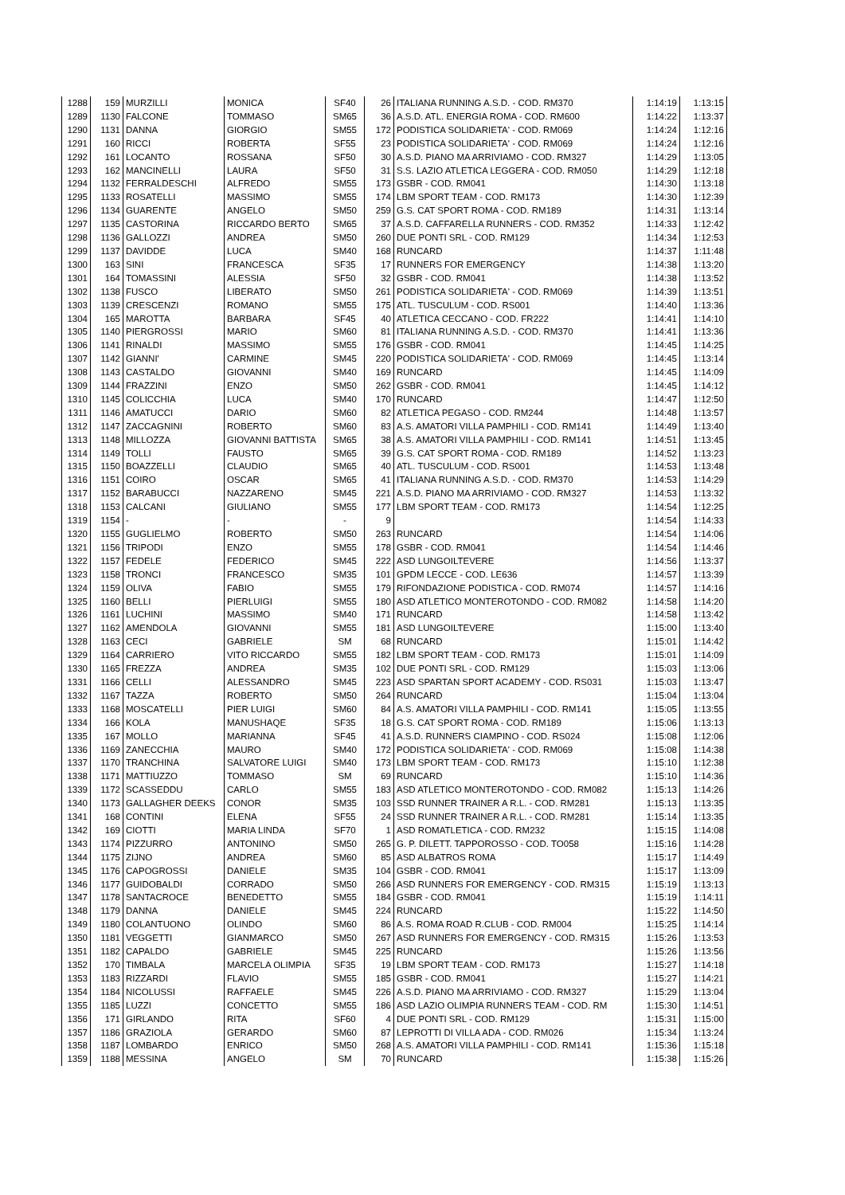| 1288 | 159 | MURZILLI | MONICA | SF40 | 26 | ITALIANA RUNNING A.S.D. - COD. RM370 | 1:14:19 | 1:13:15 |
| 1289 | 1130 | FALCONE | TOMMASO | SM65 | 36 | A.S.D. ATL. ENERGIA ROMA - COD. RM600 | 1:14:22 | 1:13:37 |
| 1290 | 1131 | DANNA | GIORGIO | SM55 | 172 | PODISTICA SOLIDARIETA' - COD. RM069 | 1:14:24 | 1:12:16 |
| 1291 | 160 | RICCI | ROBERTA | SF55 | 23 | PODISTICA SOLIDARIETA' - COD. RM069 | 1:14:24 | 1:12:16 |
| 1292 | 161 | LOCANTO | ROSSANA | SF50 | 30 | A.S.D. PIANO MA ARRIVIAMO - COD. RM327 | 1:14:29 | 1:13:05 |
| 1293 | 162 | MANCINELLI | LAURA | SF50 | 31 | S.S. LAZIO ATLETICA LEGGERA - COD. RM050 | 1:14:29 | 1:12:18 |
| 1294 | 1132 | FERRALDESCHI | ALFREDO | SM55 | 173 | GSBR - COD. RM041 | 1:14:30 | 1:13:18 |
| 1295 | 1133 | ROSATELLI | MASSIMO | SM55 | 174 | LBM SPORT TEAM - COD. RM173 | 1:14:30 | 1:12:39 |
| 1296 | 1134 | GUARENTE | ANGELO | SM50 | 259 | G.S. CAT SPORT ROMA - COD. RM189 | 1:14:31 | 1:13:14 |
| 1297 | 1135 | CASTORINA | RICCARDO BERTO | SM65 | 37 | A.S.D. CAFFARELLA RUNNERS - COD. RM352 | 1:14:33 | 1:12:42 |
| 1298 | 1136 | GALLOZZI | ANDREA | SM50 | 260 | DUE PONTI SRL - COD. RM129 | 1:14:34 | 1:12:53 |
| 1299 | 1137 | DAVIDDE | LUCA | SM40 | 168 | RUNCARD | 1:14:37 | 1:11:48 |
| 1300 | 163 | SINI | FRANCESCA | SF35 | 17 | RUNNERS FOR EMERGENCY | 1:14:38 | 1:13:20 |
| 1301 | 164 | TOMASSINI | ALESSIA | SF50 | 32 | GSBR - COD. RM041 | 1:14:38 | 1:13:52 |
| 1302 | 1138 | FUSCO | LIBERATO | SM50 | 261 | PODISTICA SOLIDARIETA' - COD. RM069 | 1:14:39 | 1:13:51 |
| 1303 | 1139 | CRESCENZI | ROMANO | SM55 | 175 | ATL. TUSCULUM - COD. RS001 | 1:14:40 | 1:13:36 |
| 1304 | 165 | MAROTTA | BARBARA | SF45 | 40 | ATLETICA CECCANO - COD. FR222 | 1:14:41 | 1:14:10 |
| 1305 | 1140 | PIERGROSSI | MARIO | SM60 | 81 | ITALIANA RUNNING A.S.D. - COD. RM370 | 1:14:41 | 1:13:36 |
| 1306 | 1141 | RINALDI | MASSIMO | SM55 | 176 | GSBR - COD. RM041 | 1:14:45 | 1:14:25 |
| 1307 | 1142 | GIANNI' | CARMINE | SM45 | 220 | PODISTICA SOLIDARIETA' - COD. RM069 | 1:14:45 | 1:13:14 |
| 1308 | 1143 | CASTALDO | GIOVANNI | SM40 | 169 | RUNCARD | 1:14:45 | 1:14:09 |
| 1309 | 1144 | FRAZZINI | ENZO | SM50 | 262 | GSBR - COD. RM041 | 1:14:45 | 1:14:12 |
| 1310 | 1145 | COLICCHIA | LUCA | SM40 | 170 | RUNCARD | 1:14:47 | 1:12:50 |
| 1311 | 1146 | AMATUCCI | DARIO | SM60 | 82 | ATLETICA PEGASO - COD. RM244 | 1:14:48 | 1:13:57 |
| 1312 | 1147 | ZACCAGNINI | ROBERTO | SM60 | 83 | A.S. AMATORI VILLA PAMPHILI - COD. RM141 | 1:14:49 | 1:13:40 |
| 1313 | 1148 | MILLOZZA | GIOVANNI BATTISTA | SM65 | 38 | A.S. AMATORI VILLA PAMPHILI - COD. RM141 | 1:14:51 | 1:13:45 |
| 1314 | 1149 | TOLLI | FAUSTO | SM65 | 39 | G.S. CAT SPORT ROMA - COD. RM189 | 1:14:52 | 1:13:23 |
| 1315 | 1150 | BOAZZELLI | CLAUDIO | SM65 | 40 | ATL. TUSCULUM - COD. RS001 | 1:14:53 | 1:13:48 |
| 1316 | 1151 | COIRO | OSCAR | SM65 | 41 | ITALIANA RUNNING A.S.D. - COD. RM370 | 1:14:53 | 1:14:29 |
| 1317 | 1152 | BARABUCCI | NAZZARENO | SM45 | 221 | A.S.D. PIANO MA ARRIVIAMO - COD. RM327 | 1:14:53 | 1:13:32 |
| 1318 | 1153 | CALCANI | GIULIANO | SM55 | 177 | LBM SPORT TEAM - COD. RM173 | 1:14:54 | 1:12:25 |
| 1319 | 1154 | - | - | - | 9 | | 1:14:54 | 1:14:33 |
| 1320 | 1155 | GUGLIELMO | ROBERTO | SM50 | 263 | RUNCARD | 1:14:54 | 1:14:06 |
| 1321 | 1156 | TRIPODI | ENZO | SM55 | 178 | GSBR - COD. RM041 | 1:14:54 | 1:14:46 |
| 1322 | 1157 | FEDELE | FEDERICO | SM45 | 222 | ASD LUNGOILTEVERE | 1:14:56 | 1:13:37 |
| 1323 | 1158 | TRONCI | FRANCESCO | SM35 | 101 | GPDM LECCE - COD. LE636 | 1:14:57 | 1:13:39 |
| 1324 | 1159 | OLIVA | FABIO | SM55 | 179 | RIFONDAZIONE PODISTICA - COD. RM074 | 1:14:57 | 1:14:16 |
| 1325 | 1160 | BELLI | PIERLUIGI | SM55 | 180 | ASD ATLETICO MONTEROTONDO - COD. RM082 | 1:14:58 | 1:14:20 |
| 1326 | 1161 | LUCHINI | MASSIMO | SM40 | 171 | RUNCARD | 1:14:58 | 1:13:42 |
| 1327 | 1162 | AMENDOLA | GIOVANNI | SM55 | 181 | ASD LUNGOILTEVERE | 1:15:00 | 1:13:40 |
| 1328 | 1163 | CECI | GABRIELE | SM | 68 | RUNCARD | 1:15:01 | 1:14:42 |
| 1329 | 1164 | CARRIERO | VITO RICCARDO | SM55 | 182 | LBM SPORT TEAM - COD. RM173 | 1:15:01 | 1:14:09 |
| 1330 | 1165 | FREZZA | ANDREA | SM35 | 102 | DUE PONTI SRL - COD. RM129 | 1:15:03 | 1:13:06 |
| 1331 | 1166 | CELLI | ALESSANDRO | SM45 | 223 | ASD SPARTAN SPORT ACADEMY - COD. RS031 | 1:15:03 | 1:13:47 |
| 1332 | 1167 | TAZZA | ROBERTO | SM50 | 264 | RUNCARD | 1:15:04 | 1:13:04 |
| 1333 | 1168 | MOSCATELLI | PIER LUIGI | SM60 | 84 | A.S. AMATORI VILLA PAMPHILI - COD. RM141 | 1:15:05 | 1:13:55 |
| 1334 | 166 | KOLA | MANUSHAQE | SF35 | 18 | G.S. CAT SPORT ROMA - COD. RM189 | 1:15:06 | 1:13:13 |
| 1335 | 167 | MOLLO | MARIANNA | SF45 | 41 | A.S.D. RUNNERS CIAMPINO - COD. RS024 | 1:15:08 | 1:12:06 |
| 1336 | 1169 | ZANECCHIA | MAURO | SM40 | 172 | PODISTICA SOLIDARIETA' - COD. RM069 | 1:15:08 | 1:14:38 |
| 1337 | 1170 | TRANCHINA | SALVATORE LUIGI | SM40 | 173 | LBM SPORT TEAM - COD. RM173 | 1:15:10 | 1:12:38 |
| 1338 | 1171 | MATTIUZZO | TOMMASO | SM | 69 | RUNCARD | 1:15:10 | 1:14:36 |
| 1339 | 1172 | SCASSEDDU | CARLO | SM55 | 183 | ASD ATLETICO MONTEROTONDO - COD. RM082 | 1:15:13 | 1:14:26 |
| 1340 | 1173 | GALLAGHER DEEKS | CONOR | SM35 | 103 | SSD RUNNER TRAINER A R.L. - COD. RM281 | 1:15:13 | 1:13:35 |
| 1341 | 168 | CONTINI | ELENA | SF55 | 24 | SSD RUNNER TRAINER A R.L. - COD. RM281 | 1:15:14 | 1:13:35 |
| 1342 | 169 | CIOTTI | MARIA LINDA | SF70 | 1 | ASD ROMATLETICA - COD. RM232 | 1:15:15 | 1:14:08 |
| 1343 | 1174 | PIZZURRO | ANTONINO | SM50 | 265 | G. P. DILETT. TAPPOROSSO - COD. TO058 | 1:15:16 | 1:14:28 |
| 1344 | 1175 | ZIJNO | ANDREA | SM60 | 85 | ASD ALBATROS ROMA | 1:15:17 | 1:14:49 |
| 1345 | 1176 | CAPOGROSSI | DANIELE | SM35 | 104 | GSBR - COD. RM041 | 1:15:17 | 1:13:09 |
| 1346 | 1177 | GUIDOBALDI | CORRADO | SM50 | 266 | ASD RUNNERS FOR EMERGENCY - COD. RM315 | 1:15:19 | 1:13:13 |
| 1347 | 1178 | SANTACROCE | BENEDETTO | SM55 | 184 | GSBR - COD. RM041 | 1:15:19 | 1:14:11 |
| 1348 | 1179 | DANNA | DANIELE | SM45 | 224 | RUNCARD | 1:15:22 | 1:14:50 |
| 1349 | 1180 | COLANTUONO | OLINDO | SM60 | 86 | A.S. ROMA ROAD R.CLUB - COD. RM004 | 1:15:25 | 1:14:14 |
| 1350 | 1181 | VEGGETTI | GIANMARCO | SM50 | 267 | ASD RUNNERS FOR EMERGENCY - COD. RM315 | 1:15:26 | 1:13:53 |
| 1351 | 1182 | CAPALDO | GABRIELE | SM45 | 225 | RUNCARD | 1:15:26 | 1:13:56 |
| 1352 | 170 | TIMBALA | MARCELA OLIMPIA | SF35 | 19 | LBM SPORT TEAM - COD. RM173 | 1:15:27 | 1:14:18 |
| 1353 | 1183 | RIZZARDI | FLAVIO | SM55 | 185 | GSBR - COD. RM041 | 1:15:27 | 1:14:21 |
| 1354 | 1184 | NICOLUSSI | RAFFAELE | SM45 | 226 | A.S.D. PIANO MA ARRIVIAMO - COD. RM327 | 1:15:29 | 1:13:04 |
| 1355 | 1185 | LUZZI | CONCETTO | SM55 | 186 | ASD LAZIO OLIMPIA RUNNERS TEAM - COD. RM | 1:15:30 | 1:14:51 |
| 1356 | 171 | GIRLANDO | RITA | SF60 | 4 | DUE PONTI SRL - COD. RM129 | 1:15:31 | 1:15:00 |
| 1357 | 1186 | GRAZIOLA | GERARDO | SM60 | 87 | LEPROTTI DI VILLA ADA - COD. RM026 | 1:15:34 | 1:13:24 |
| 1358 | 1187 | LOMBARDO | ENRICO | SM50 | 268 | A.S. AMATORI VILLA PAMPHILI - COD. RM141 | 1:15:36 | 1:15:18 |
| 1359 | 1188 | MESSINA | ANGELO | SM | 70 | RUNCARD | 1:15:38 | 1:15:26 |